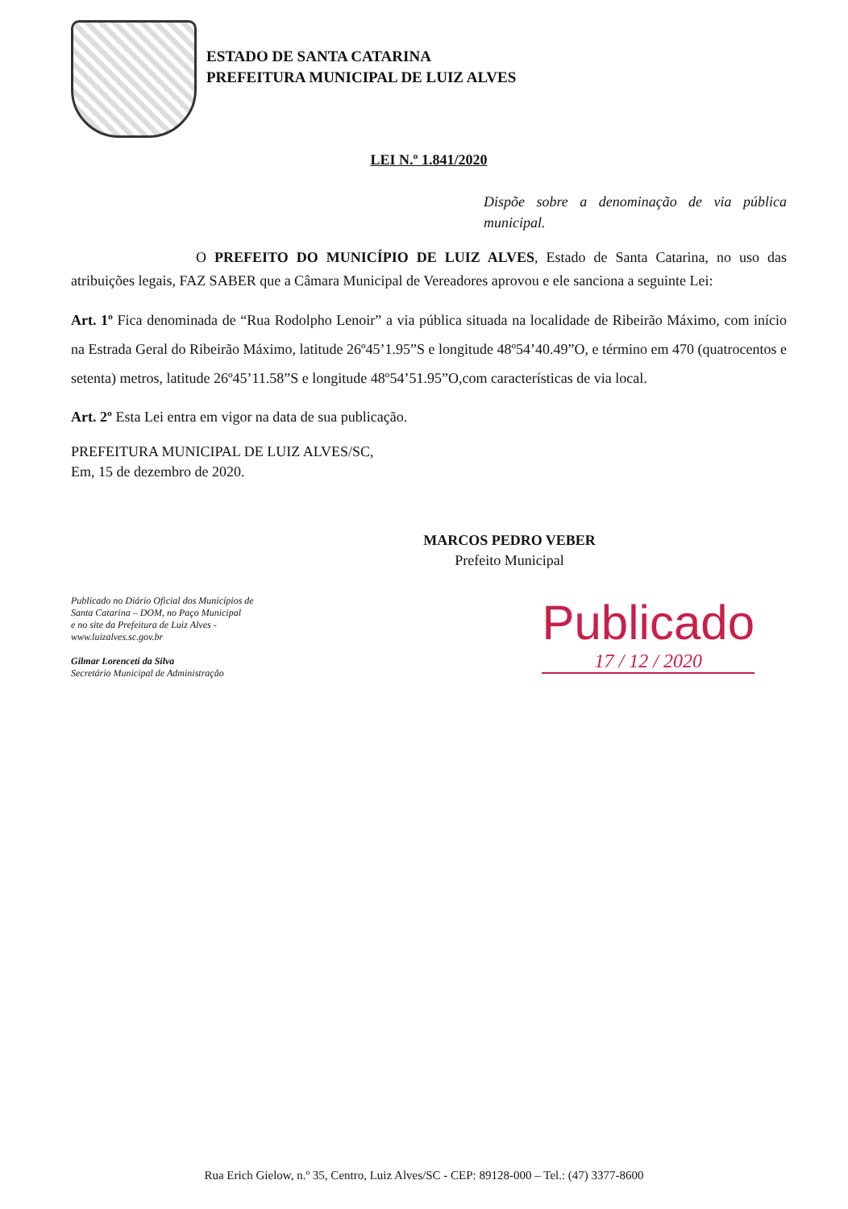ESTADO DE SANTA CATARINA
PREFEITURA MUNICIPAL DE LUIZ ALVES
LEI N.º 1.841/2020
Dispõe sobre a denominação de via pública municipal.
O PREFEITO DO MUNICÍPIO DE LUIZ ALVES, Estado de Santa Catarina, no uso das atribuições legais, FAZ SABER que a Câmara Municipal de Vereadores aprovou e ele sanciona a seguinte Lei:
Art. 1º Fica denominada de “Rua Rodolpho Lenoir” a via pública situada na localidade de Ribeirão Máximo, com início na Estrada Geral do Ribeirão Máximo, latitude 26º45’1.95”S e longitude 48º54’40.49”O, e término em 470 (quatrocentos e setenta) metros, latitude 26º45’11.58”S e longitude 48º54’51.95”O,com características de via local.
Art. 2º Esta Lei entra em vigor na data de sua publicação.
PREFEITURA MUNICIPAL DE LUIZ ALVES/SC,
Em, 15 de dezembro de 2020.
MARCOS PEDRO VEBER
Prefeito Municipal
Publicado no Diário Oficial dos Municípios de
Santa Catarina – DOM, no Paço Municipal
e no site da Prefeitura de Luiz Alves -
www.luizalves.sc.gov.br
Gilmar Lorenceti da Silva
Secretário Municipal de Administração
Publicado
17 / 12 / 2020
Rua Erich Gielow, n.º 35, Centro, Luiz Alves/SC - CEP: 89128-000 – Tel.: (47) 3377-8600